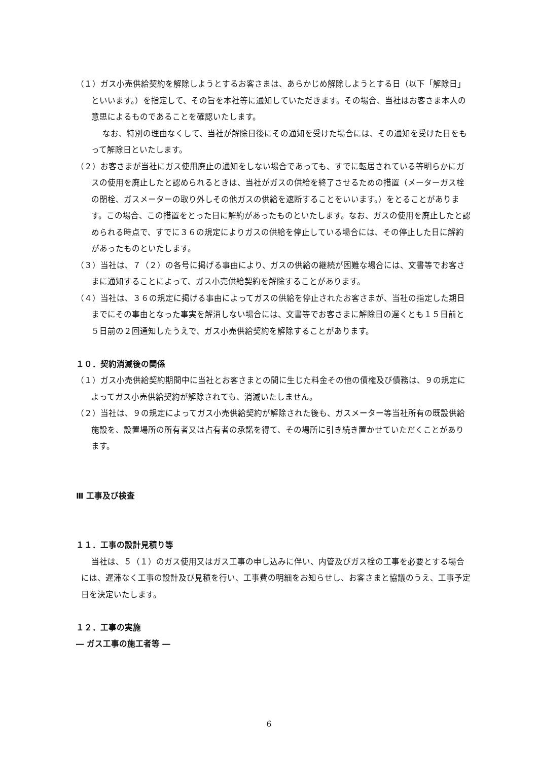（１）ガス小売供給契約を解除しようとするお客さまは、あらかじめ解除しようとする日（以下「解除日」といいます。）を指定して、その旨を本社等に通知していただきます。その場合、当社はお客さま本人の意思によるものであることを確認いたします。
なお、特別の理由なくして、当社が解除日後にその通知を受けた場合には、その通知を受けた日をもって解除日といたします。
（２）お客さまが当社にガス使用廃止の通知をしない場合であっても、すでに転居されている等明らかにガスの使用を廃止したと認められるときは、当社がガスの供給を終了させるための措置（メーターガス栓の閉栓、ガスメーターの取り外しその他ガスの供給を遮断することをいいます。）をとることがあります。この場合、この措置をとった日に解約があったものといたします。なお、ガスの使用を廃止したと認められる時点で、すでに３６の規定によりガスの供給を停止している場合には、その停止した日に解約があったものといたします。
（３）当社は、７（２）の各号に掲げる事由により、ガスの供給の継続が困難な場合には、文書等でお客さまに通知することによって、ガス小売供給契約を解除することがあります。
（４）当社は、３６の規定に掲げる事由によってガスの供給を停止されたお客さまが、当社の指定した期日までにその事由となった事実を解消しない場合には、文書等でお客さまに解除日の遅くとも１５日前と５日前の２回通知したうえで、ガス小売供給契約を解除することがあります。
１０．契約消滅後の関係
（１）ガス小売供給契約期間中に当社とお客さまとの間に生じた料金その他の債権及び債務は、９の規定によってガス小売供給契約が解除されても、消滅いたしません。
（２）当社は、９の規定によってガス小売供給契約が解除された後も、ガスメーター等当社所有の既設供給施設を、設置場所の所有者又は占有者の承諾を得て、その場所に引き続き置かせていただくことがあります。
Ⅲ 工事及び検査
１１．工事の設計見積り等
当社は、５（１）のガス使用又はガス工事の申し込みに伴い、内管及びガス栓の工事を必要とする場合には、遅滞なく工事の設計及び見積を行い、工事費の明細をお知らせし、お客さまと協議のうえ、工事予定日を決定いたします。
１２．工事の実施
― ガス工事の施工者等 ―
6